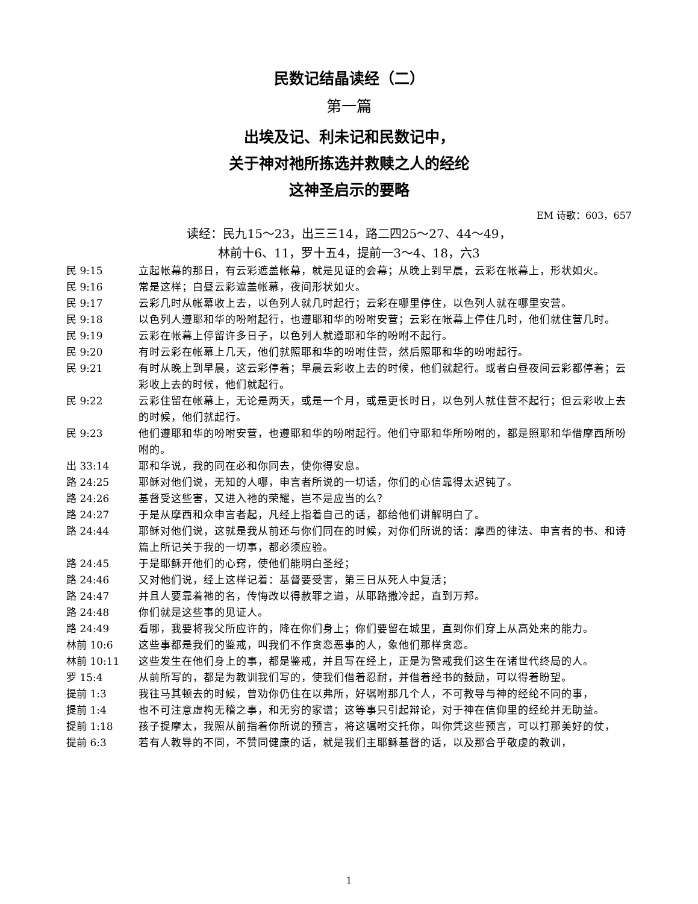民数记结晶读经（二）
第一篇
出埃及记、利未记和民数记中，
关于神对祂所拣选并救赎之人的经纶
这神圣启示的要略
EM 诗歌：603，657
读经：民九15～23，出三三14，路二四25～27、44～49，
林前十6、11，罗十五4，提前一3～4、18，六3
民 9:15 立起帐幕的那日，有云彩遮盖帐幕，就是见证的会幕；从晚上到早晨，云彩在帐幕上，形状如火。
民 9:16 常是这样；白昼云彩遮盖帐幕，夜间形状如火。
民 9:17 云彩几时从帐幕收上去，以色列人就几时起行；云彩在哪里停住，以色列人就在哪里安营。
民 9:18 以色列人遵耶和华的吩咐起行，也遵耶和华的吩咐安营；云彩在帐幕上停住几时，他们就住营几时。
民 9:19 云彩在帐幕上停留许多日子，以色列人就遵耶和华的吩咐不起行。
民 9:20 有时云彩在帐幕上几天，他们就照耶和华的吩咐住营，然后照耶和华的吩咐起行。
民 9:21 有时从晚上到早晨，这云彩停着；早晨云彩收上去的时候，他们就起行。或者白昼夜间云彩都停着；云彩收上去的时候，他们就起行。
民 9:22 云彩住留在帐幕上，无论是两天，或是一个月，或是更长时日，以色列人就住营不起行；但云彩收上去的时候，他们就起行。
民 9:23 他们遵耶和华的吩咐安营，也遵耶和华的吩咐起行。他们守耶和华所吩咐的，都是照耶和华借摩西所吩咐的。
出 33:14 耶和华说，我的同在必和你同去，使你得安息。
路 24:25 耶稣对他们说，无知的人哪，申言者所说的一切话，你们的心信靠得太迟钝了。
路 24:26 基督受这些害，又进入祂的荣耀，岂不是应当的么？
路 24:27 于是从摩西和众申言者起，凡经上指着自己的话，都给他们讲解明白了。
路 24:44 耶稣对他们说，这就是我从前还与你们同在的时候，对你们所说的话：摩西的律法、申言者的书、和诗篇上所记关于我的一切事，都必须应验。
路 24:45 于是耶稣开他们的心窍，使他们能明白圣经；
路 24:46 又对他们说，经上这样记着：基督要受害，第三日从死人中复活；
路 24:47 并且人要靠着祂的名，传悔改以得赦罪之道，从耶路撒冷起，直到万邦。
路 24:48 你们就是这些事的见证人。
路 24:49 看哪，我要将我父所应许的，降在你们身上；你们要留在城里，直到你们穿上从高处来的能力。
林前 10:6 这些事都是我们的鉴戒，叫我们不作贪恋恶事的人，象他们那样贪恋。
林前 10:11 这些发生在他们身上的事，都是鉴戒，并且写在经上，正是为警戒我们这生在诸世代终局的人。
罗 15:4 从前所写的，都是为教训我们写的，使我们借着忍耐，并借着经书的鼓励，可以得着盼望。
提前 1:3 我往马其顿去的时候，曾劝你仍住在以弗所，好嘱咐那几个人，不可教导与神的经纶不同的事，
提前 1:4 也不可注意虚构无稽之事，和无穷的家谱；这等事只引起辩论，对于神在信仰里的经纶并无助益。
提前 1:18 孩子提摩太，我照从前指着你所说的预言，将这嘱咐交托你，叫你凭这些预言，可以打那美好的仗，
提前 6:3 若有人教导的不同，不赞同健康的话，就是我们主耶稣基督的话，以及那合乎敬虔的教训，
1